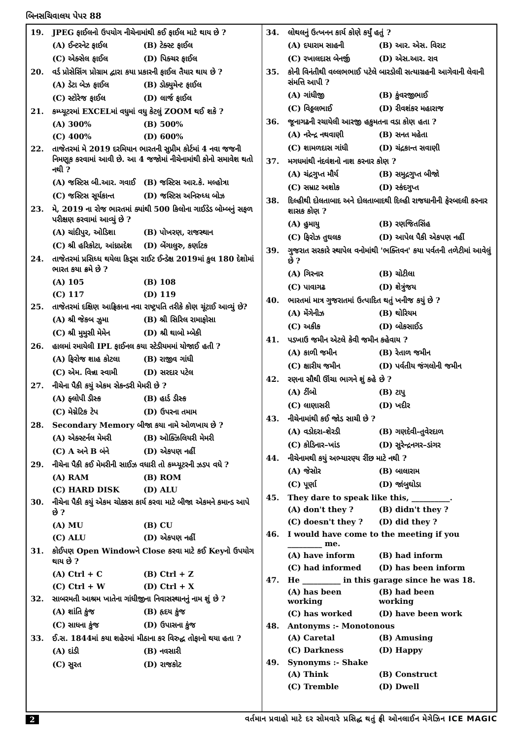બિનસચિવાલય પેપર 88
19. JPEG ફાઈલનો ઉપયોગ નીચેનામાંથી કઈ ફાઈલ માટે થાય છે ?
(A) ઈન્ટરનેટ ફાઈલ (B) ટેક્સ્ટ ફાઈલ
(C) એક્સેલ ફાઈલ (D) પિક્ચર ફાઈલ
20. વર્ડ પ્રોસેસિંગ પ્રોગ્રામ દ્વારા કયા પ્રકારની ફાઈલ તૈયાર થાય છે ?
(A) ડેટા બેઝ ફાઈલ (B) ડોક્યુમેન્ટ ફાઈલ
(C) સ્ટોરેજ ફાઈલ (D) લાર્જ ફાઈલ
21. કમ્પ્યૂટરમાં EXCELમાં વધુમાં વધુ કેટલું ZOOM થઈ શકે ?
(A) 300% (B) 500%
(C) 400% (D) 600%
22. તાજેતરમાં મે 2019 દરમિયાન ભારતની સુપ્રીમ કોર્ટમાં 4 નવા જજની નિમણૂક કરવામાં આવી છે. આ 4 જજોમાં નીચેનામાંથી કોનો સમાવેશ થતો નથી ?
(A) જસ્ટિસ બી.આર. ગવાઈ (B) જસ્ટિસ આર.કે. મલ્હોત્રા
(C) જસ્ટિસ સૂર્યકાન્ત (D) જસ્ટિસ અનિરુધ્ધ બોઝ
23. મે, 2019 ના રોજ ભારતમાં ક્યાંથી 500 કિલોના ગાઈડેડ બોમ્બનું સફળ પરીક્ષણ કરવામાં આવ્યું છે ?
(A) ચાંદીપુર, ઓડિશા (B) પોખરણ, રાજસ્થાન
(C) શ્રી હરિકોટા, આંધ્રપ્રદેશ (D) બેંગાલુરુ, કર્ણાટક
24. તાજેતરમાં પ્રસિધ્ધ થયેલા કિડ્સ રાઈટ ઈન્ડેક્ષ 2019માં કુલ 180 દેશોમાં ભારત કયા ક્રમે છે ?
(A) 105 (B) 108
(C) 117 (D) 119
25. તાજેતરમાં દક્ષિણ આફ્રિકાના નવા રાષ્ટ્રપતિ તરીકે કોણ ચૂંટાઈ આવ્યું છે?
(A) શ્રી જેકબ ઝુમા (B) શ્રી સિરિલ રામાફોસા
(C) શ્રી મુમુસી મેમેન (D) શ્રી થાબો મ્બેકી
26. હાલમાં રમાયેલી IPL ફાઈનલ કયા સ્ટેડીયમમાં યોજાઈ હતી ?
(A) ફિરોજ શાહ કોટલા (B) રાજીવ ગાંધી
(C) એમ. વિન્ના સ્વામી (D) સરદાર પટેલ
27. નીચેના પૈકી કયું એકમ સેકન્ડરી મેમરી છે ?
(A) ફ્લોપી ડીસ્ક (B) હાર્ડ ડીસ્ક
(C) મેગ્નેટિક ટેપ (D) ઉપરના તમામ
28. Secondary Memory બીજા કયા નામે ઓળખાય છે ?
(A) એક્સ્ટર્નલ મેમરી (B) ઓક્ઝિલિયરી મેમરી
(C) A અને B બંને (D) એકપણ નહીં
29. નીચેના પૈકી કઈ મેમરીની સાઈઝ વધારી તો કમ્પ્યૂટરની ઝડપ વધે ?
(A) RAM (B) ROM
(C) HARD DISK (D) ALU
30. નીચેના પૈકી કયું એકમ ચોક્કસ કાર્ય કરવા માટે બીજા એકમને કમાન્ડ આપે છે ?
(A) MU (B) CU
(C) ALU (D) એકપણ નહીં
31. કોઈપણ Open Windowને Close કરવા માટે કઈ Keyનો ઉપયોગ થાય છે ?
(A) Ctrl + C (B) Ctrl + Z
(C) Ctrl + W (D) Ctrl + X
32. સાબરમતી આશ્રમ ખાતેના ગાંધીજીના નિવાસસ્થાનનું નામ શું છે ?
(A) શાંતિ કુંજ (B) હૃદય કુંજ
(C) સાધના કુંજ (D) ઉપાસના કુંજ
33. ઈ.સ. 1844માં કયા શહેરમાં મીઠાના કર વિરુદ્ધ તોફાનો થયા હતા ?
(A) દાંડી (B) નવસારી
(C) સુરત (D) રાજકોટ
34. લોથલનું ઉત્ખનન કાર્ય કોણે કર્યું હતું ?
(A) દયારામ સાહની (B) આર. એસ. વિરાટ
(C) રખાલદાસ બેનર્જી (D) એસ.આર. રાવ
35. કોની વિનંતીથી વલ્લભભાઈ પટેલે બારડોલી સત્યાગ્રહની આગેવાની લેવાની સંમત્તિ આપી ?
(A) ગાંધીજી (B) કુંવરજીભાઈ
(C) વિઠ્ઠલભાઈ (D) રીવશંકર મહારાજ
36. જૂનાગઢની રચાયેલી આરજી હકુમતના વડા કોણ હતા ?
(A) નરેન્દ્ર નથવાણી (B) સનત મહેતા
(C) શામળદાસ ગાંધી (D) ચંદ્રકાન્ત સવાણી
37. મગધમાંથી નંદવંશનો નાશ કરનાર કોણ ?
(A) ચંદ્રગુપ્ત મૌર્ય (B) સમુદ્રગુપ્ત બીજો
(C) સમ્રાટ અશોક (D) સ્કંદગુપ્ત
38. દિલ્હીથી દોલતાબાદ અને દોલતાબાદથી દિલ્હી રાજધાનીની ફેરબદલી કરનાર શાસક કોણ ?
(A) હુમાયુ (B) રણજિતસિંહ
(C) ફિરોઝ તુઘલક (D) આપેલ પૈકી એકપણ નહીં
39. ગુજરાત સરકારે સ્થાપેલ વનોમાંથી 'ભક્તિવન' કયા પર્વતની તળેટીમાં આવેલું છે ?
(A) ગિરનાર (B) ચોટીલા
(C) પાવાગઢ (D) શેત્રુંજય
40. ભારતમાં માત્ર ગુજરાતમાં ઉત્પાદિત થતું ખનીજ કયું છે ?
(A) મેંગેનીઝ (B) થોરિયમ
(C) અકીક (D) બોકસાઈડ
41. પડખાઉ જમીન એટલે કેવી જમીન કહેવાય ?
(A) કાળી જમીન (B) રેતાળ જમીન
(C) ક્ષારીય જમીન (D) પર્વતીય જંગલોની જમીન
42. રણના સૌથી ઊંચા ભાગને શું કહે છે ?
(A) ટીંબો (B) ટાપુ
(C) લાણાસરી (D) ખદીર
43. નીચેનામાંથી કઈ જોડ સાચી છે ?
(A) વડોદરા–શેરડી (B) ગણદેવી–તુવેરદાળ
(C) કોડિનાર–ખાંડ (D) સુરેન્દ્રનગર–ડાંગર
44. નીચેનામથી કયું અભ્યારણ્ય રીંછ માટે નથી ?
(A) જેસોર (B) બાલારામ
(C) પૂર્ણા (D) જાંબુઘોડા
45. They dare to speak like this, __________.
(A) don't they ? (B) didn't they ?
(C) doesn't they ? (D) did they ?
46. I would have come to the meeting if you _________ me.
(A) have inform (B) had inform
(C) had informed (D) has been inform
47. He __________ in this garage since he was 18.
(A) has been working (B) had been working
(C) has worked (D) have been work
48. Antonyms :- Monotonous
(A) Caretal (B) Amusing
(C) Darkness (D) Happy
49. Synonyms :- Shake
(A) Think (B) Construct
(C) Tremble (D) Dwell
2 વર્તમાન પ્રવાહો માટે દર સોમવારે પ્રસિદ્ધ થતું ફ્રી ઓનલાઈન મેગેઝિન ICE MAGIC